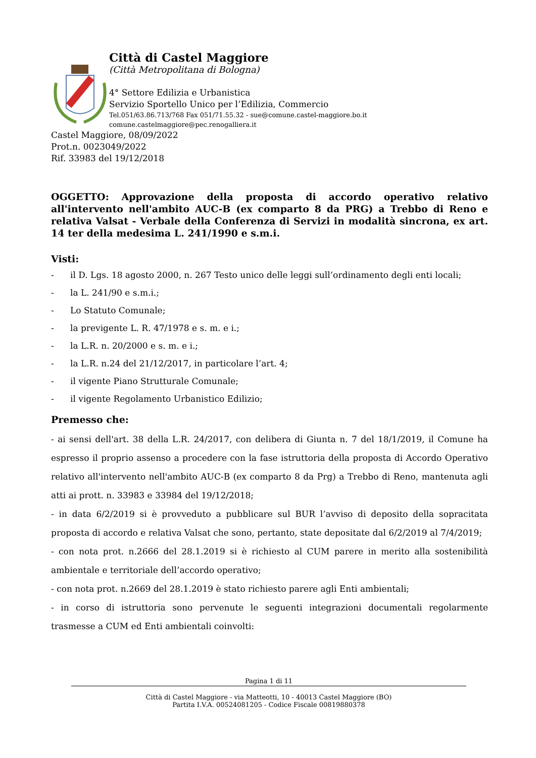Città di Castel Maggiore
(Città Metropolitana di Bologna)
4° Settore Edilizia e Urbanistica
Servizio Sportello Unico per l’Edilizia, Commercio
Tel.051/63.86.713/768 Fax 051/71.55.32 - sue@comune.castel-maggiore.bo.it
comune.castelmaggiore@pec.renogalliera.it
Castel Maggiore, 08/09/2022
Prot.n. 0023049/2022
Rif. 33983 del 19/12/2018
OGGETTO: Approvazione della proposta di accordo operativo relativo all'intervento nell'ambito AUC-B (ex comparto 8 da PRG) a Trebbo di Reno e relativa Valsat - Verbale della Conferenza di Servizi in modalità sincrona, ex art. 14 ter della medesima L. 241/1990 e s.m.i.
Visti:
- il D. Lgs. 18 agosto 2000, n. 267 Testo unico delle leggi sull’ordinamento degli enti locali;
- la L. 241/90 e s.m.i.;
- Lo Statuto Comunale;
- la previgente L. R. 47/1978 e s. m. e i.;
- la L.R. n. 20/2000 e s. m. e i.;
- la L.R. n.24 del 21/12/2017, in particolare l’art. 4;
- il vigente Piano Strutturale Comunale;
- il vigente Regolamento Urbanistico Edilizio;
Premesso che:
- ai sensi dell'art. 38 della L.R. 24/2017, con delibera di Giunta n. 7 del 18/1/2019, il Comune ha espresso il proprio assenso a procedere con la fase istruttoria della proposta di Accordo Operativo relativo all'intervento nell'ambito AUC-B (ex comparto 8 da Prg) a Trebbo di Reno, mantenuta agli atti ai prott. n. 33983 e 33984 del 19/12/2018;
- in data 6/2/2019 si è provveduto a pubblicare sul BUR l’avviso di deposito della sopracitata proposta di accordo e relativa Valsat che sono, pertanto, state depositate dal 6/2/2019 al 7/4/2019;
- con nota prot. n.2666 del 28.1.2019 si è richiesto al CUM parere in merito alla sostenibilità ambientale e territoriale dell’accordo operativo;
- con nota prot. n.2669 del 28.1.2019 è stato richiesto parere agli Enti ambientali;
- in corso di istruttoria sono pervenute le seguenti integrazioni documentali regolarmente trasmesse a CUM ed Enti ambientali coinvolti:
Pagina 1 di 11
Città di Castel Maggiore - via Matteotti, 10 - 40013 Castel Maggiore (BO)
Partita I.V.A. 00524081205 - Codice Fiscale 00819880378